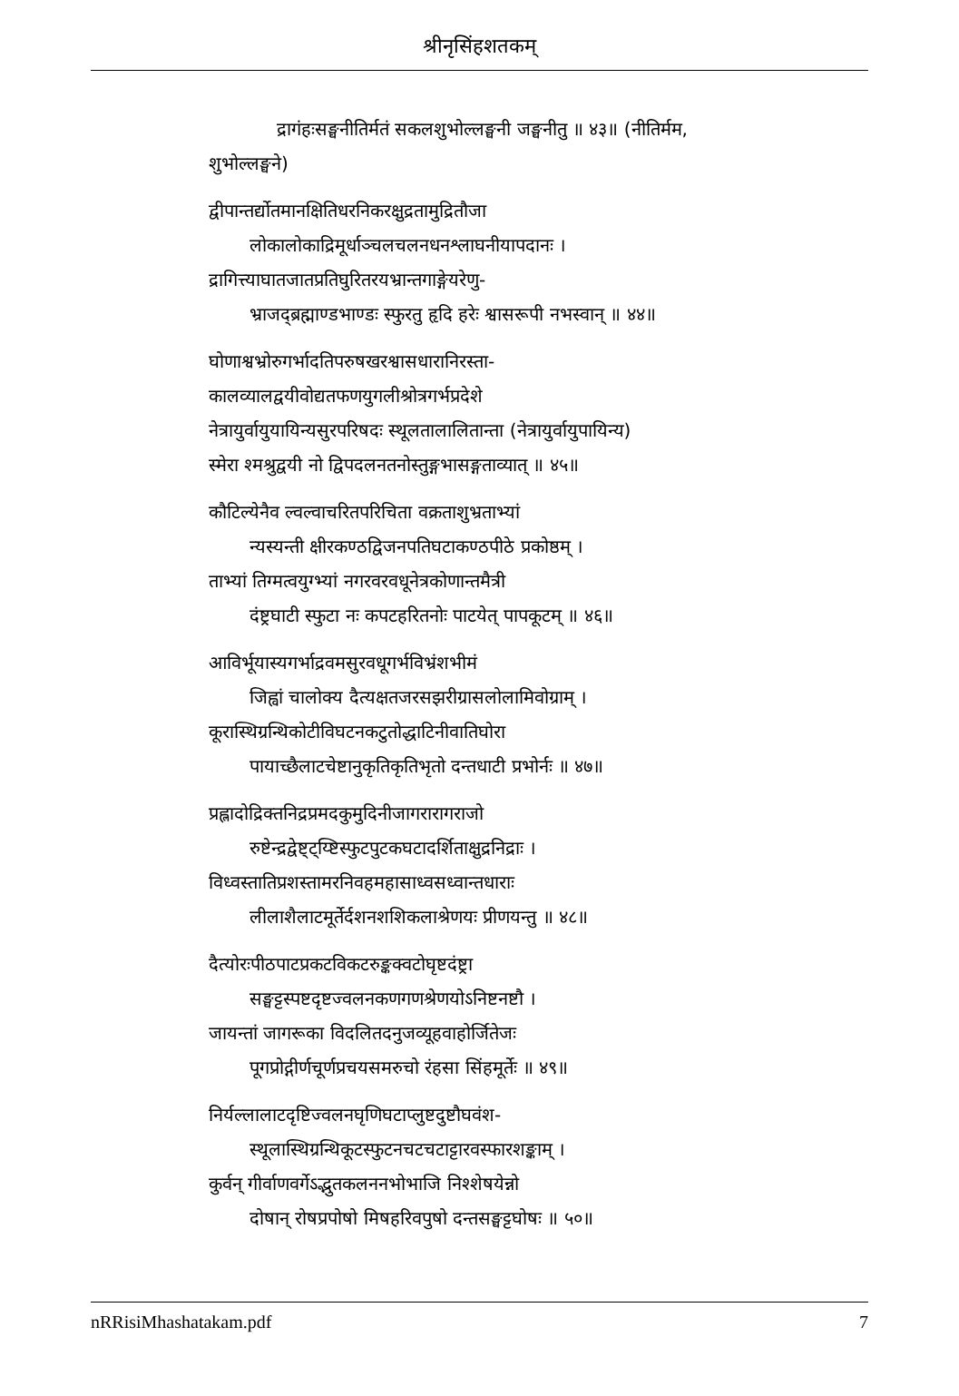श्रीनृसिंहशतकम्
द्रागंहःसङ्घनीतिर्मतं सकलशुभोल्लङ्घनी जङ्घनीतु ॥ ४३॥ (नीतिर्मम,
शुभोल्लङ्घने)
द्वीपान्तर्द्योतमानक्षितिधरनिकरक्षुद्रतामुद्रितौजा
लोकालोकाद्रिमूर्धाञ्चलचलनधनश्लाघनीयापदानः ।
द्रागित्त्याघातजातप्रतिघुरितरयभ्रान्तगाङ्गेयरेणु-
भ्राजद्ब्रह्माण्डभाण्डः स्फुरतु हृदि हरेः श्वासरूपी नभस्वान् ॥ ४४॥
घोणाश्वभ्रोरुगर्भादतिपरुषखरश्वासधारानिरस्ता-
कालव्यालद्वयीवोद्यतफणयुगलीश्रोत्रगर्भप्रदेशे
नेत्रायुर्वायुयायिन्यसुरपरिषदः स्थूलतालालितान्ता (नेत्रायुर्वायुपायिन्य)
स्मेरा श्मश्रुद्वयी नो द्विपदलनतनोस्तुङ्गभासङ्गताव्यात् ॥ ४५॥
कौटिल्येनैव ल्वल्वाचरितपरिचिता वक्रताशुभ्रताभ्यां
न्यस्यन्ती क्षीरकण्ठद्विजनपतिघटाकण्ठपीठे प्रकोष्ठम् ।
ताभ्यां तिग्मत्वयुग्भ्यां नगरवरवधूनेत्रकोणान्तमैत्री
दंष्ट्रघाटी स्फुटा नः कपटहरितनोः पाटयेत् पापकूटम् ॥ ४६॥
आविर्भूयास्यगर्भाद्रवमसुरवधूगर्भविभ्रंशभीमं
जिह्वां चालोक्य दैत्यक्षतजरसझरीग्रासलोलामिवोग्राम् ।
कूरास्थिग्रन्थिकोटीविघटनकटुतोद्धाटिनीवातिघोरा
पायाच्छैलाटचेष्टानुकृतिकृतिभृतो दन्तधाटी प्रभोर्नः ॥ ४७॥
प्रह्लादोद्रिक्तनिद्रप्रमदकुमुदिनीजागरारागराजो
रुष्टेन्द्रद्वेष्ट्ट्य्ष्टिस्फुटपुटकघटादर्शिताक्षुद्रनिद्राः ।
विध्वस्तातिप्रशस्तामरनिवहमहासाध्वसध्वान्तधाराः
लीलाशैलाटमूर्तेर्दशनशशिकलाश्रेणयः प्रीणयन्तु ॥ ४८॥
दैत्योरःपीठपाटप्रकटविकटरुङ्कक्वटोघृष्टदंष्ट्रा
सङ्घट्टस्पष्टदृष्टज्वलनकणगणश्रेणयोऽनिष्टनष्टौ ।
जायन्तां जागरूका विदलितदनुजव्यूहवाहोर्जितेजः
पूगप्रोद्गीर्णचूर्णप्रचयसमरुचो रंहसा सिंहमूर्तेः ॥ ४९॥
निर्यल्लालाटदृष्टिज्वलनघृणिघटाप्लुष्टदुष्टौघवंश-
स्थूलास्थिग्रन्थिकूटस्फुटनचटचटाट्टारवस्फारशङ्काम् ।
कुर्वन् गीर्वाणवर्गेऽद्भुतकलननभोभाजि निश्शेषयेन्नो
दोषान् रोषप्रपोषो मिषहरिवपुषो दन्तसङ्घट्टघोषः ॥ ५०॥
nRRisiMhashatakam.pdf 7